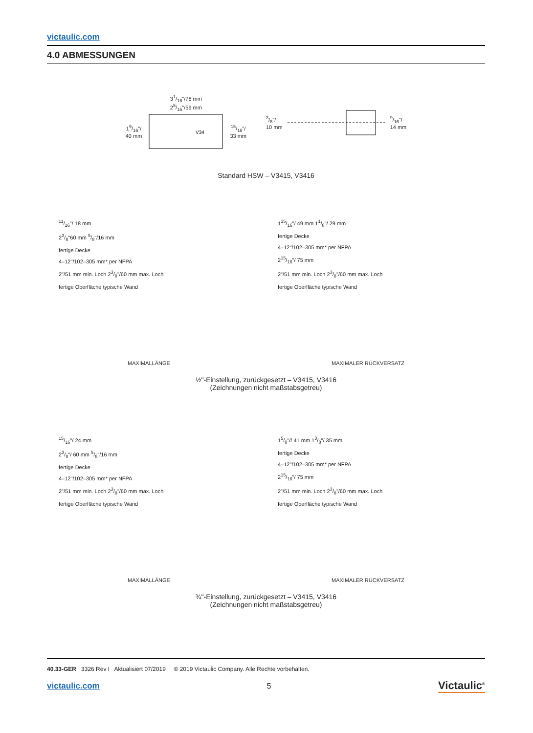victaulic.com
4.0 ABMESSUNGEN
31/16"/78 mm
25/16"/59 mm
19/16"/
40 mm
V34
15/16"/
33 mm
3/8"/
10 mm 9/16"/
14 mm
Standard HSW – V3415, V3416
11/16"/ 18 mm
23/8"60 mm 5/8"/16 mm
fertige Decke
4–12"/102–305 mm* per NFPA
2"/51 mm min. Loch 23/8"/60 mm max. Loch
fertige Oberfläche typische Wand
115/16"/ 49 mm 11/8"/ 29 mm
fertige Decke
4–12"/102–305 mm* per NFPA
215/16"/ 75 mm
2"/51 mm min. Loch 23/8"/60 mm max. Loch
fertige Oberfläche typische Wand
MAXIMALLÄNGE MAXIMALER RÜCKVERSATZ
½"-Einstellung, zurückgesetzt – V3415, V3416
(Zeichnungen nicht maßstabsgetreu)
15/16"/ 24 mm
23/8"/ 60 mm 5/8"/16 mm
fertige Decke
4–12"/102–305 mm* per NFPA
2"/51 mm min. Loch 23/8"/60 mm max. Loch
fertige Oberfläche typische Wand
15/8"// 41 mm 13/8"/ 35 mm
fertige Decke
4–12"/102–305 mm* per NFPA
215/16"/ 75 mm
2"/51 mm min. Loch 23/8"/60 mm max. Loch
fertige Oberfläche typische Wand
MAXIMALLÄNGE MAXIMALER RÜCKVERSATZ
¾"-Einstellung, zurückgesetzt – V3415, V3416
(Zeichnungen nicht maßstabsgetreu)
40.33-GER 3326 Rev I Aktualisiert 07/2019 © 2019 Victaulic Company. Alle Rechte vorbehalten.
victaulic.com 5 Victaulic<sup>®</sup>